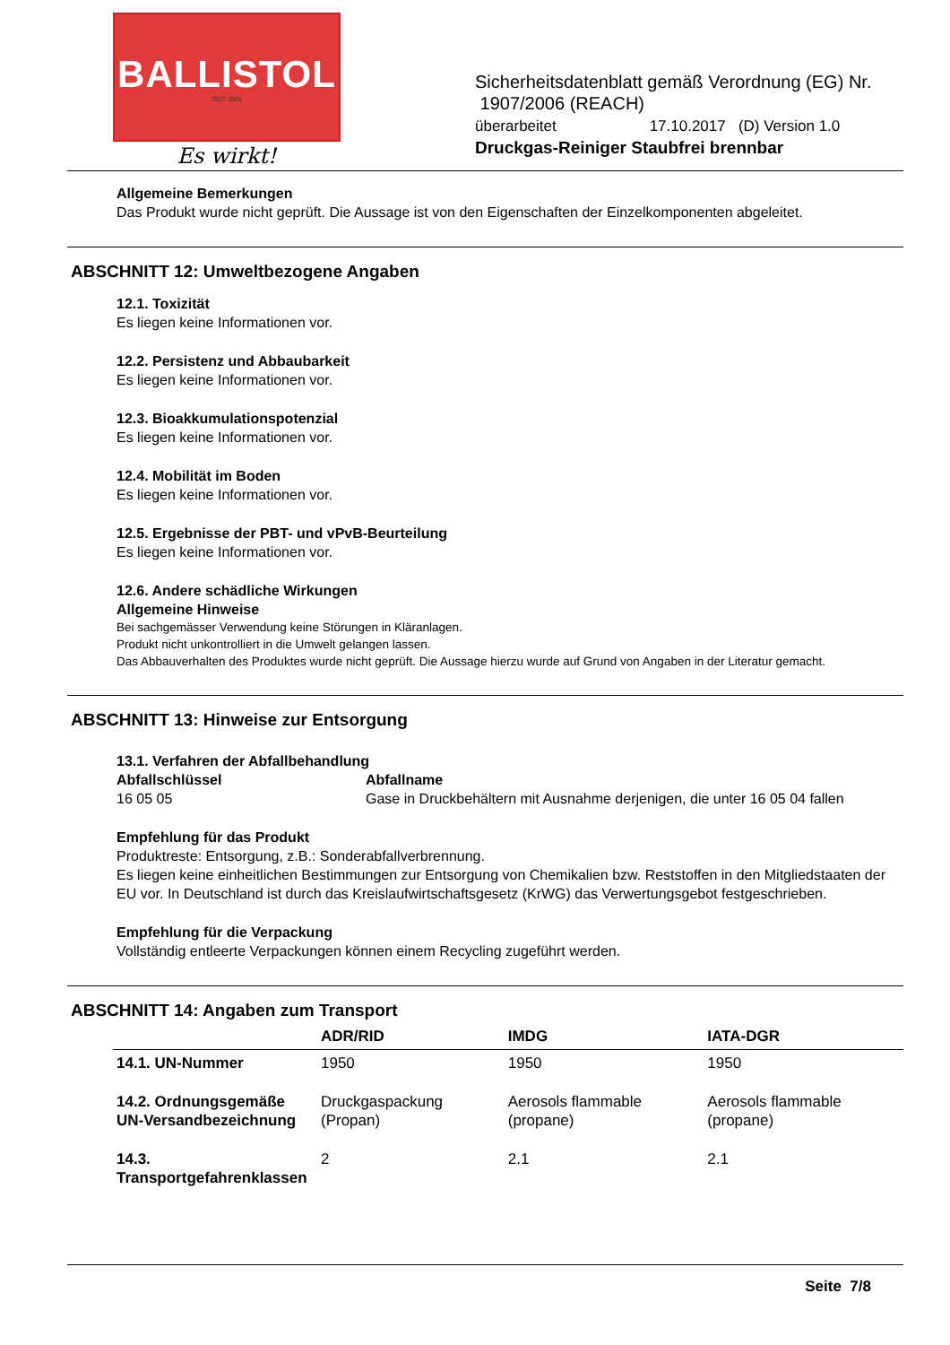BALLISTOL
SEIT 1904
Es wirkt!
Sicherheitsdatenblatt gemäß Verordnung (EG) Nr.
1907/2006 (REACH)
überarbeitet 17.10.2017 (D) Version 1.0
Druckgas-Reiniger Staubfrei brennbar
Allgemeine Bemerkungen
Das Produkt wurde nicht geprüft. Die Aussage ist von den Eigenschaften der Einzelkomponenten abgeleitet.
ABSCHNITT 12: Umweltbezogene Angaben
12.1. Toxizität
Es liegen keine Informationen vor.
12.2. Persistenz und Abbaubarkeit
Es liegen keine Informationen vor.
12.3. Bioakkumulationspotenzial
Es liegen keine Informationen vor.
12.4. Mobilität im Boden
Es liegen keine Informationen vor.
12.5. Ergebnisse der PBT- und vPvB-Beurteilung
Es liegen keine Informationen vor.
12.6. Andere schädliche Wirkungen
Allgemeine Hinweise
Bei sachgemässer Verwendung keine Störungen in Kläranlagen.
Produkt nicht unkontrolliert in die Umwelt gelangen lassen.
Das Abbauverhalten des Produktes wurde nicht geprüft. Die Aussage hierzu wurde auf Grund von Angaben in der Literatur gemacht.
ABSCHNITT 13: Hinweise zur Entsorgung
13.1. Verfahren der Abfallbehandlung
Abfallschlüssel
16 05 05
Abfallname
Gase in Druckbehältern mit Ausnahme derjenigen, die unter 16 05 04 fallen
Empfehlung für das Produkt
Produktreste: Entsorgung, z.B.: Sonderabfallverbrennung.
Es liegen keine einheitlichen Bestimmungen zur Entsorgung von Chemikalien bzw. Reststoffen in den Mitgliedstaaten der EU vor. In Deutschland ist durch das Kreislaufwirtschaftsgesetz (KrWG) das Verwertungsgebot festgeschrieben.
Empfehlung für die Verpackung
Vollständig entleerte Verpackungen können einem Recycling zugeführt werden.
ABSCHNITT 14: Angaben zum Transport
| | ADR/RID | IMDG | IATA-DGR |
| --- | --- | --- | --- |
| 14.1. UN-Nummer | 1950 | 1950 | 1950 |
| 14.2. Ordnungsgemäße UN-Versandbezeichnung | Druckgaspackung (Propan) | Aerosols flammable (propane) | Aerosols flammable (propane) |
| 14.3. Transportgefahrenklassen | 2 | 2.1 | 2.1 |
Seite 7/8